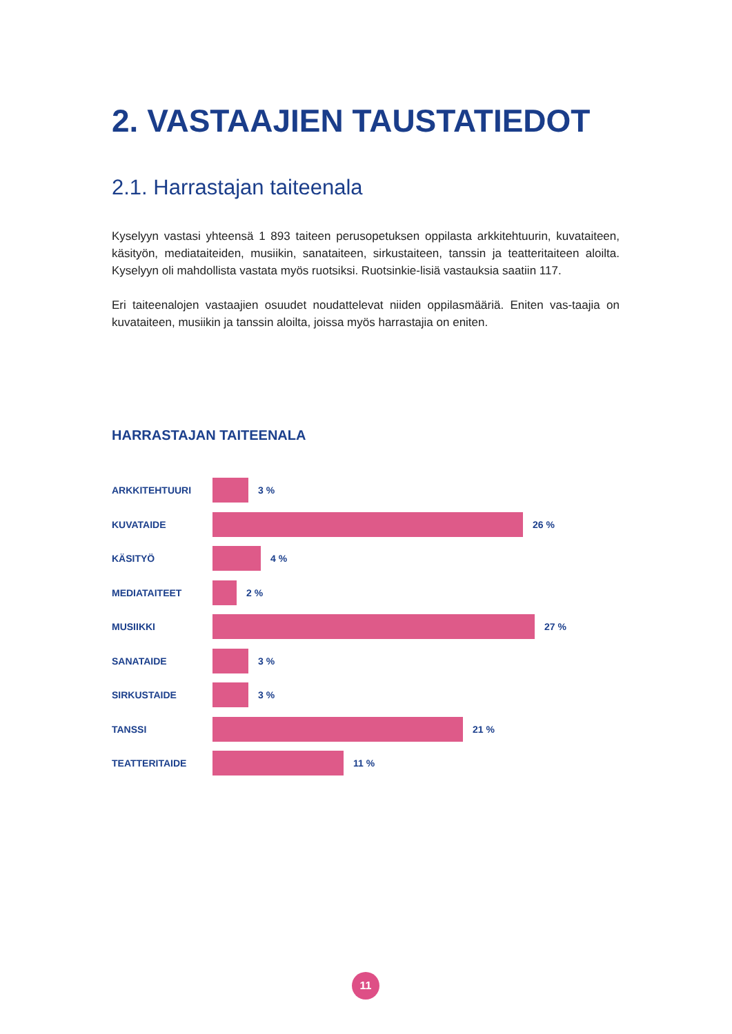2. VASTAAJIEN TAUSTATIEDOT
2.1. Harrastajan taiteenala
Kyselyyn vastasi yhteensä 1 893 taiteen perusopetuksen oppilasta arkkitehtuurin, kuvataiteen, käsityön, mediataiteiden, musiikin, sanataiteen, sirkustaiteen, tanssin ja teatteritaiteen aloilta. Kyselyyn oli mahdollista vastata myös ruotsiksi. Ruotsinkie-lisiä vastauksia saatiin 117.
Eri taiteenalojen vastaajien osuudet noudattelevat niiden oppilasmääriä. Eniten vas-taajia on kuvataiteen, musiikin ja tanssin aloilta, joissa myös harrastajia on eniten.
HARRASTAJAN TAITEENALA
ARKKITEHTUURI 3 %
KUVATAIDE 26 %
KÄSITYÖ 4 %
MEDIATAITEET 2 %
MUSIIKKI 27 %
SANATAIDE 3 %
SIRKUSTAIDE 3 %
TANSSI 21 %
TEATTERITAIDE 11 %
11